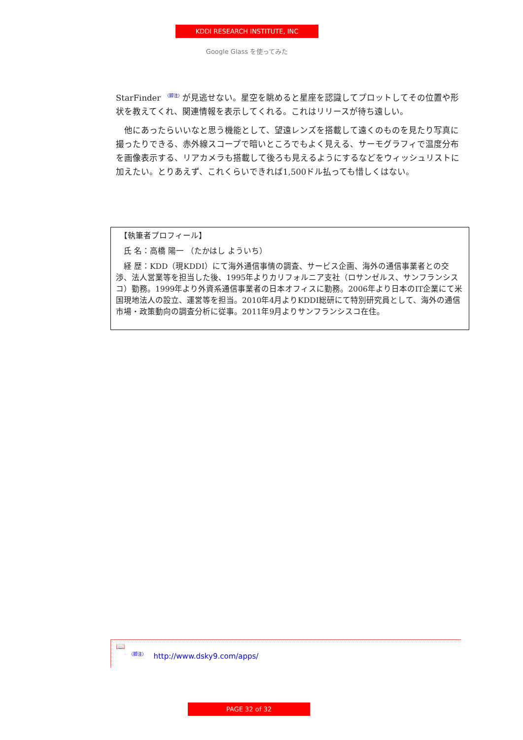KDDI RESEARCH INSTITUTE, INC
Google Glass を使ってみた
StarFinder<sup>☞（脚注）</sup>が見逃せない。星空を眺めると星座を認識してプロットしてその位置や形状を教えてくれ、関連情報を表示してくれる。これはリリースが待ち遠しい。
　他にあったらいいなと思う機能として、望遠レンズを搭載して遠くのものを見たり写真に撮ったりできる、赤外線スコープで暗いところでもよく見える、サーモグラフィで温度分布を画像表示する、リアカメラも搭載して後ろも見えるようにするなどをウィッシュリストに加えたい。とりあえず、これくらいできれば1,500ドル払っても惜しくはない。
　【執筆者プロフィール】
　氏 名：高橋 陽一 （たかはし よういち）
　経 歴：KDD（現KDDI）にて海外通信事情の調査、サービス企画、海外の通信事業者との交渉、法人営業等を担当した後、1995年よりカリフォルニア支社（ロサンゼルス、サンフランシスコ）勤務。1999年より外資系通信事業者の日本オフィスに勤務。2006年より日本のIT企業にて米国現地法人の設立、運営等を担当。2010年4月よりKDDI総研にて特別研究員として、海外の通信市場・政策動向の調査分析に従事。2011年9月よりサンフランシスコ在住。
📖
<sup>☞（脚注）</sup> http://www.dsky9.com/apps/
PAGE 32 of 32